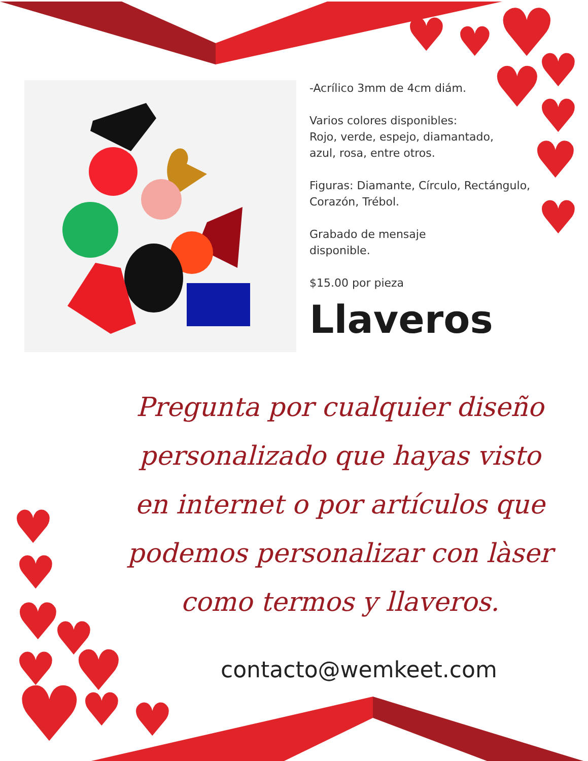♥
♥
♥
♥
♥
♥
♥
♥
♥
♥
♥
♥
♥
♥
♥
♥
♥
-Acrílico 3mm de 4cm diám.
Varios colores disponibles:
Rojo, verde, espejo, diamantado,
azul, rosa, entre otros.
Figuras: Diamante, Círculo, Rectángulo,
Corazón, Trébol.
Grabado de mensaje
disponible.
$15.00 por pieza
Llaveros
Pregunta por cualquier diseño personalizado que hayas visto en internet o por artículos que podemos personalizar con làser como termos y llaveros.
contacto@wemkeet.com